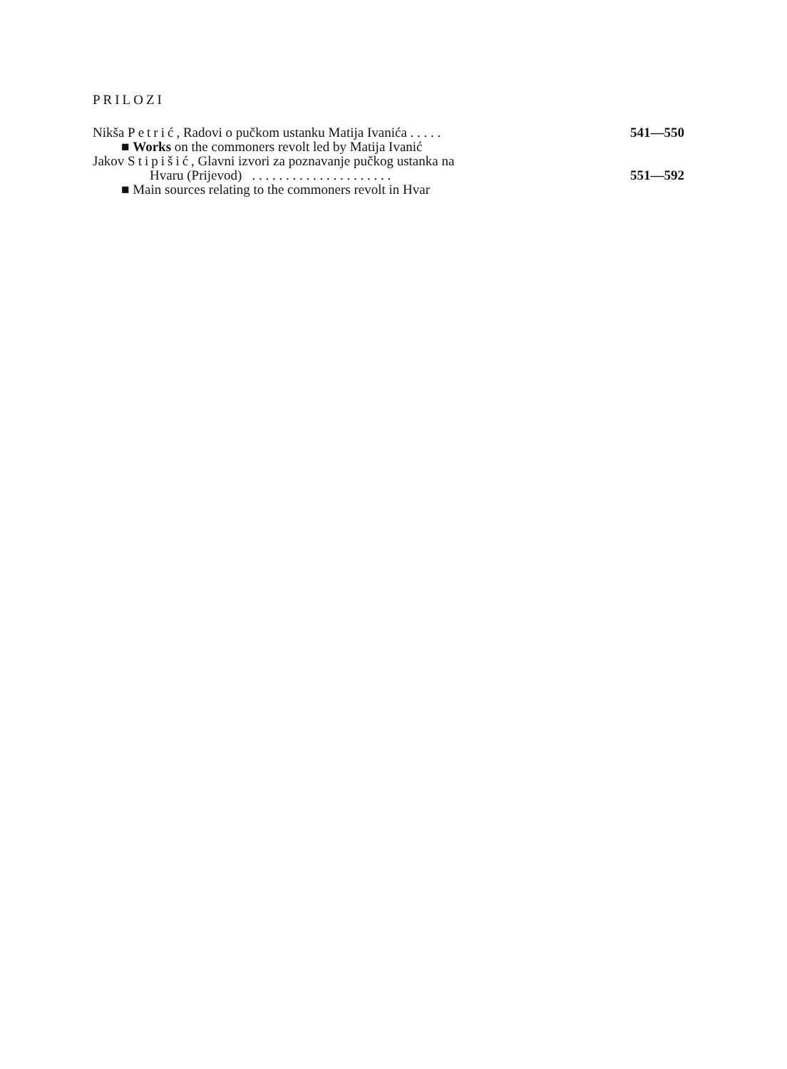PRILOZI
Nikša Petrić, Radovi o pučkom ustanku Matija Ivanića . . . . . 541—550
■ Works on the commoners revolt led by Matija Ivanić
Jakov Stipišić, Glavni izvori za poznavanje pučkog ustanka na
Hvaru (Prijevod) . . . . . . . . . . . . . . . . . . . . . 551—592
■ Main sources relating to the commoners revolt in Hvar